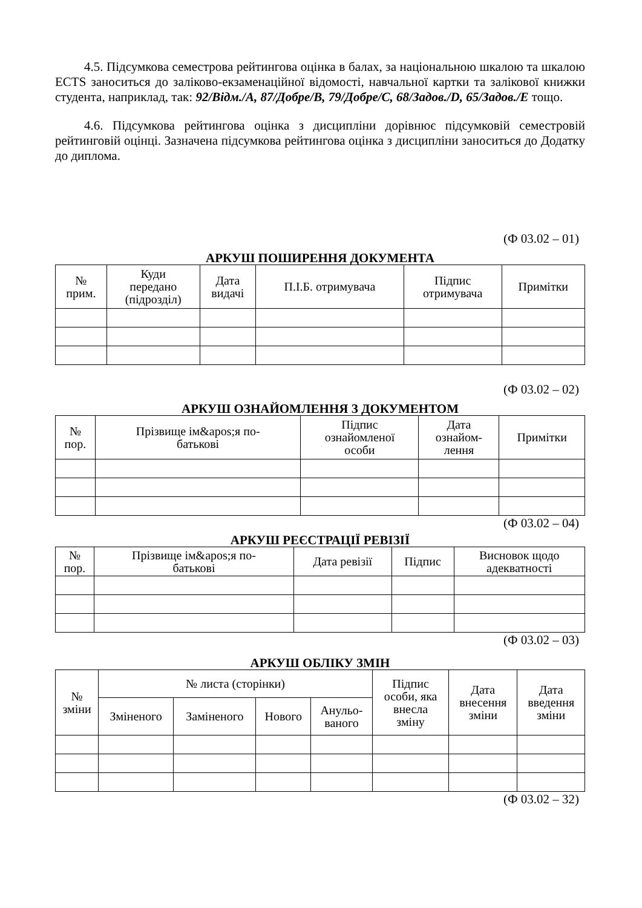4.5. Підсумкова семестрова рейтингова оцінка в балах, за національною шкалою та шкалою ECTS заноситься до заліково-екзаменаційної відомості, навчальної картки та залікової книжки студента, наприклад, так: 92/Відм./А, 87/Добре/В, 79/Добре/С, 68/Задов./D, 65/Задов./Е тощо.
4.6. Підсумкова рейтингова оцінка з дисципліни дорівнює підсумковій семестровій рейтинговій оцінці. Зазначена підсумкова рейтингова оцінка з дисципліни заноситься до Додатку до диплома.
(Ф 03.02 – 01)
АРКУШ ПОШИРЕННЯ ДОКУМЕНТА
| № прим. | Куди передано (підрозділ) | Дата видачі | П.І.Б. отримувача | Підпис отримувача | Примітки |
| --- | --- | --- | --- | --- | --- |
(Ф 03.02 – 02)
АРКУШ ОЗНАЙОМЛЕННЯ З ДОКУМЕНТОМ
| № пор. | Прізвище ім&apos;я по- батькові | Підпис ознайомленої особи | Дата ознайом- лення | Примітки |
| --- | --- | --- | --- | --- |
(Ф 03.02 – 04)
АРКУШ РЕЄСТРАЦІЇ РЕВІЗІЇ
| № пор. | Прізвище ім&apos;я по- батькові | Дата ревізії | Підпис | Висновок щодо адекватності |
| --- | --- | --- | --- | --- |
(Ф 03.02 – 03)
АРКУШ ОБЛІКУ ЗМІН
| № зміни | № листа (сторінки) | | | | Підпис особи, яка внесла зміну | Дата внесення зміни | Дата введення зміни |
| --- | --- | --- | --- | --- | --- | --- | --- |
| | Зміненого | Заміненого | Нового | Анульо- ваного | | | |
(Ф 03.02 – 32)